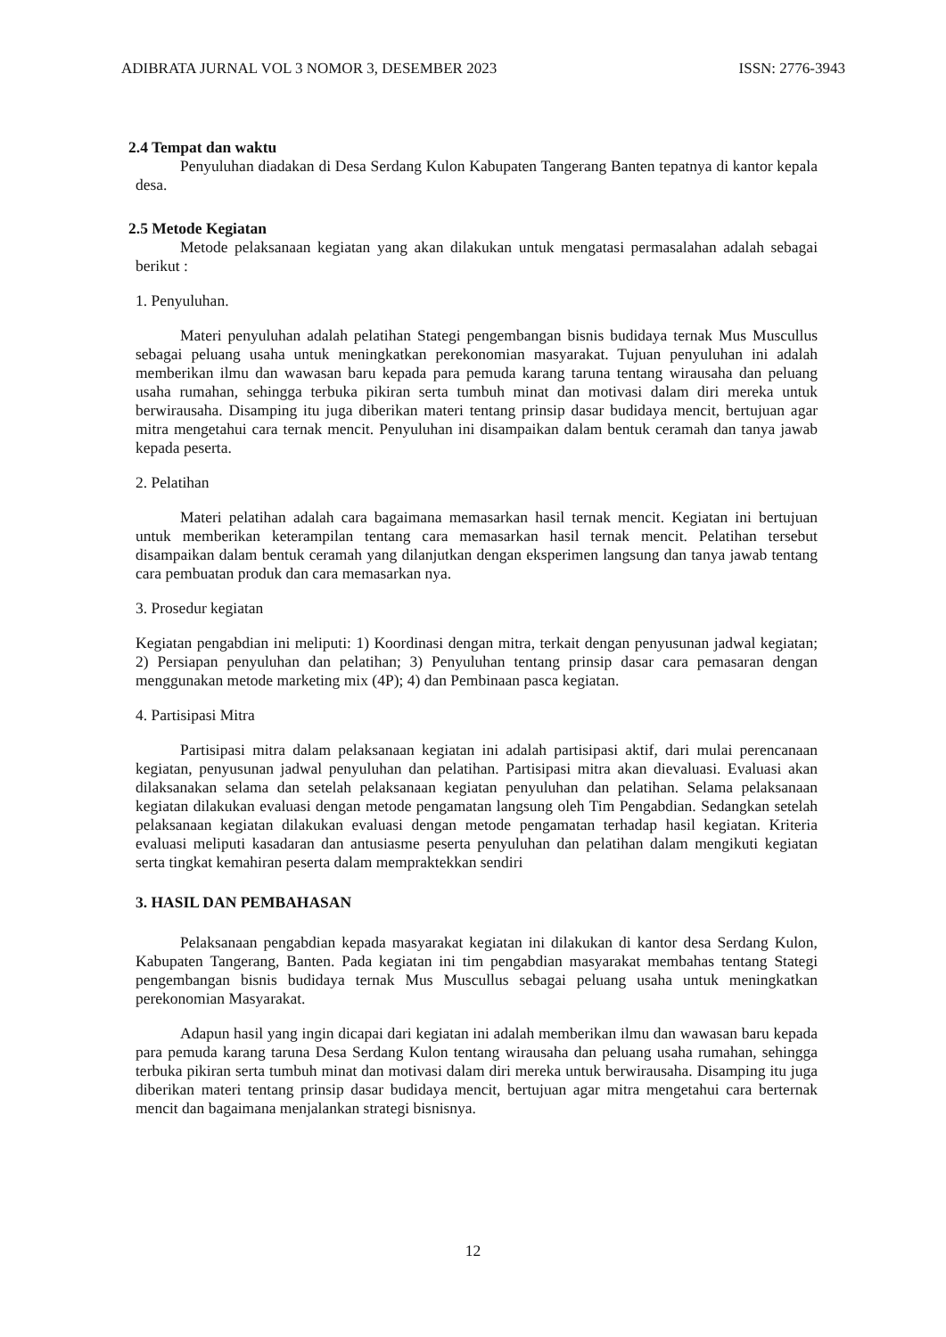ADIBRATA JURNAL VOL 3 NOMOR 3, DESEMBER 2023 ISSN: 2776-3943
2.4 Tempat dan waktu
Penyuluhan diadakan di Desa Serdang Kulon Kabupaten Tangerang Banten tepatnya di kantor kepala desa.
2.5 Metode Kegiatan
Metode pelaksanaan kegiatan yang akan dilakukan untuk mengatasi permasalahan adalah sebagai berikut :
1. Penyuluhan.
Materi penyuluhan adalah pelatihan Stategi pengembangan bisnis budidaya ternak Mus Muscullus sebagai peluang usaha untuk meningkatkan perekonomian masyarakat. Tujuan penyuluhan ini adalah memberikan ilmu dan wawasan baru kepada para pemuda karang taruna tentang wirausaha dan peluang usaha rumahan, sehingga terbuka pikiran serta tumbuh minat dan motivasi dalam diri mereka untuk berwirausaha. Disamping itu juga diberikan materi tentang prinsip dasar budidaya mencit, bertujuan agar mitra mengetahui cara ternak mencit. Penyuluhan ini disampaikan dalam bentuk ceramah dan tanya jawab kepada peserta.
2. Pelatihan
Materi pelatihan adalah cara bagaimana memasarkan hasil ternak mencit. Kegiatan ini bertujuan untuk memberikan keterampilan tentang cara memasarkan hasil ternak mencit. Pelatihan tersebut disampaikan dalam bentuk ceramah yang dilanjutkan dengan eksperimen langsung dan tanya jawab tentang cara pembuatan produk dan cara memasarkan nya.
3. Prosedur kegiatan
Kegiatan pengabdian ini meliputi: 1) Koordinasi dengan mitra, terkait dengan penyusunan jadwal kegiatan; 2) Persiapan penyuluhan dan pelatihan; 3) Penyuluhan tentang prinsip dasar cara pemasaran dengan menggunakan metode marketing mix (4P); 4) dan Pembinaan pasca kegiatan.
4. Partisipasi Mitra
Partisipasi mitra dalam pelaksanaan kegiatan ini adalah partisipasi aktif, dari mulai perencanaan kegiatan, penyusunan jadwal penyuluhan dan pelatihan. Partisipasi mitra akan dievaluasi. Evaluasi akan dilaksanakan selama dan setelah pelaksanaan kegiatan penyuluhan dan pelatihan. Selama pelaksanaan kegiatan dilakukan evaluasi dengan metode pengamatan langsung oleh Tim Pengabdian. Sedangkan setelah pelaksanaan kegiatan dilakukan evaluasi dengan metode pengamatan terhadap hasil kegiatan. Kriteria evaluasi meliputi kasadaran dan antusiasme peserta penyuluhan dan pelatihan dalam mengikuti kegiatan serta tingkat kemahiran peserta dalam mempraktekkan sendiri
3. HASIL DAN PEMBAHASAN
Pelaksanaan pengabdian kepada masyarakat kegiatan ini dilakukan di kantor desa Serdang Kulon, Kabupaten Tangerang, Banten. Pada kegiatan ini tim pengabdian masyarakat membahas tentang Stategi pengembangan bisnis budidaya ternak Mus Muscullus sebagai peluang usaha untuk meningkatkan perekonomian Masyarakat.
Adapun hasil yang ingin dicapai dari kegiatan ini adalah memberikan ilmu dan wawasan baru kepada para pemuda karang taruna Desa Serdang Kulon tentang wirausaha dan peluang usaha rumahan, sehingga terbuka pikiran serta tumbuh minat dan motivasi dalam diri mereka untuk berwirausaha. Disamping itu juga diberikan materi tentang prinsip dasar budidaya mencit, bertujuan agar mitra mengetahui cara berternak mencit dan bagaimana menjalankan strategi bisnisnya.
12